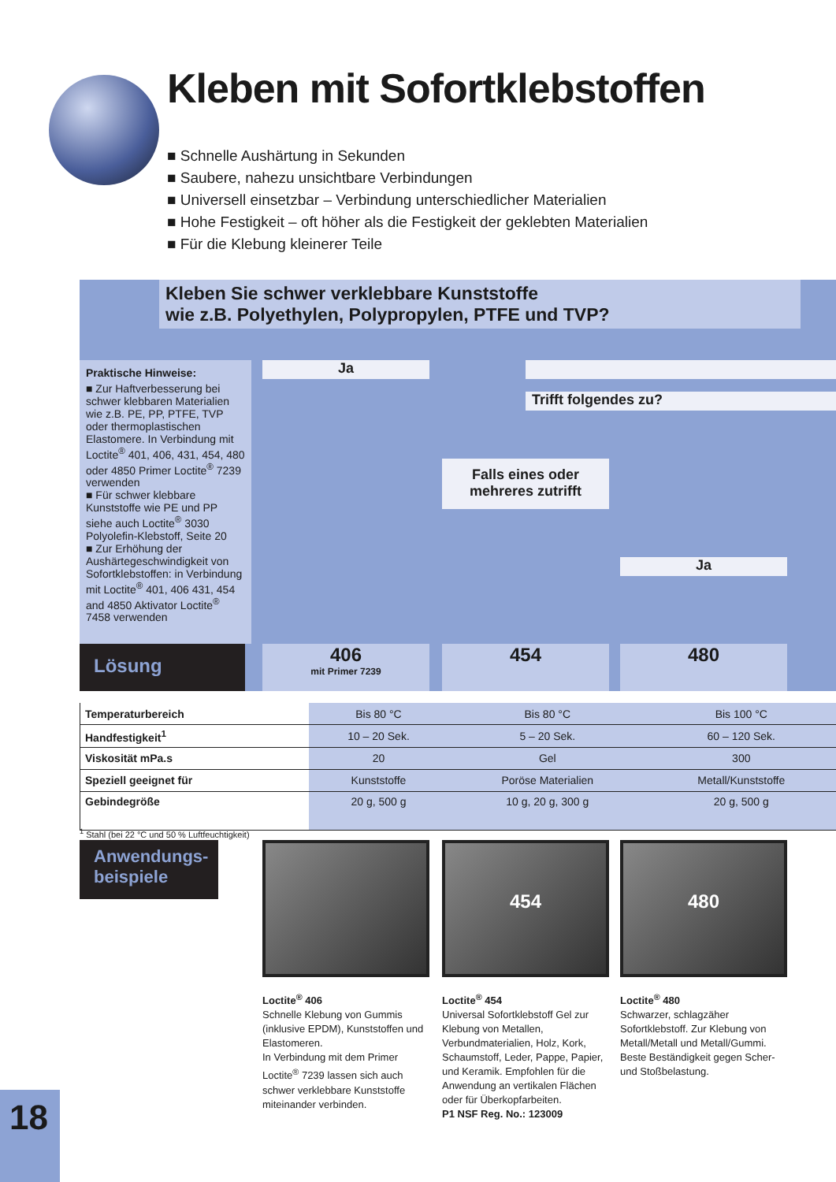Kleben mit Sofortklebstoffen
■ Schnelle Aushärtung in Sekunden
■ Saubere, nahezu unsichtbare Verbindungen
■ Universell einsetzbar – Verbindung unterschiedlicher Materialien
■ Hohe Festigkeit – oft höher als die Festigkeit der geklebten Materialien
■ Für die Klebung kleinerer Teile
Kleben Sie schwer verklebbare Kunststoffe
wie z.B. Polyethylen, Polypropylen, PTFE und TVP?
Praktische Hinweise:
■ Zur Haftverbesserung bei schwer klebbaren Materialien wie z.B. PE, PP, PTFE, TVP oder thermoplastischen Elastomere. In Verbindung mit Loctite<sup>®</sup> 401, 406, 431, 454, 480 oder 4850 Primer Loctite<sup>®</sup> 7239 verwenden
■ Für schwer klebbare Kunststoffe wie PE und PP siehe auch Loctite<sup>®</sup> 3030 Polyolefin-Klebstoff, Seite 20
■ Zur Erhöhung der Aushärtegeschwindigkeit von Sofortklebstoffen: in Verbindung mit Loctite<sup>®</sup> 401, 406 431, 454 and 4850 Aktivator Loctite<sup>®</sup> 7458 verwenden
Ja
Trifft folgendes zu?
Falls eines oder
mehreres zutrifft
Ja
Lösung
406
mit Primer 7239
454 480
| Temperaturbereich | Bis 80 °C | Bis 80 °C | Bis 100 °C |
| Handfestigkeit<sup>1</sup> | 10 – 20 Sek. | 5 – 20 Sek. | 60 – 120 Sek. |
| Viskosität mPa.s | 20 | Gel | 300 |
| Speziell geeignet für | Kunststoffe | Poröse Materialien | Metall/Kunststoffe |
| Gebindegröße | 20 g, 500 g | 10 g, 20 g, 300 g | 20 g, 500 g |
<sup>1</sup> Stahl (bei 22 °C und 50 % Luftfeuchtigkeit)
Anwendungs-
beispiele
454 480
Loctite<sup>®</sup> 406
Schnelle Klebung von Gummis (inklusive EPDM), Kunststoffen und Elastomeren.
In Verbindung mit dem Primer Loctite<sup>®</sup> 7239 lassen sich auch schwer verklebbare Kunststoffe miteinander verbinden.
Loctite<sup>®</sup> 454
Universal Sofortklebstoff Gel zur Klebung von Metallen, Verbundmaterialien, Holz, Kork, Schaumstoff, Leder, Pappe, Papier, und Keramik. Empfohlen für die Anwendung an vertikalen Flächen oder für Überkopfarbeiten.
P1 NSF Reg. No.: 123009
Loctite<sup>®</sup> 480
Schwarzer, schlagzäher Sofortklebstoff. Zur Klebung von Metall/Metall und Metall/Gummi. Beste Beständigkeit gegen Scher- und Stoßbelastung.
18